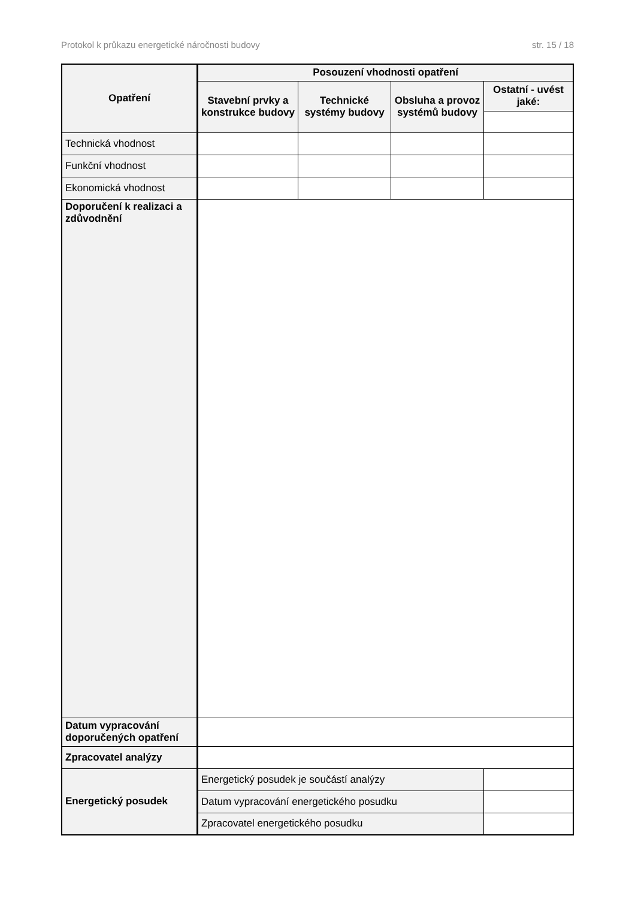Protokol k průkazu energetické náročnosti budovy str. 15 / 18
| Opatření | Posouzení vhodnosti opatření | | | |
| --- | --- | --- | --- | --- |
| | Stavební prvky a konstrukce budovy | Technické systémy budovy | Obsluha a provoz systémů budovy | Ostatní - uvést jaké: |
| Technická vhodnost | | | | |
| Funkční vhodnost | | | | |
| Ekonomická vhodnost | | | | |
| Doporučení k realizaci a zdůvodnění | | | | |
| Datum vypracování doporučených opatření | | | | |
| Zpracovatel analýzy | | | | |
| Energetický posudek | Energetický posudek je součástí analýzy | | | |
| | Datum vypracování energetického posudku | | | |
| | Zpracovatel energetického posudku | | | |